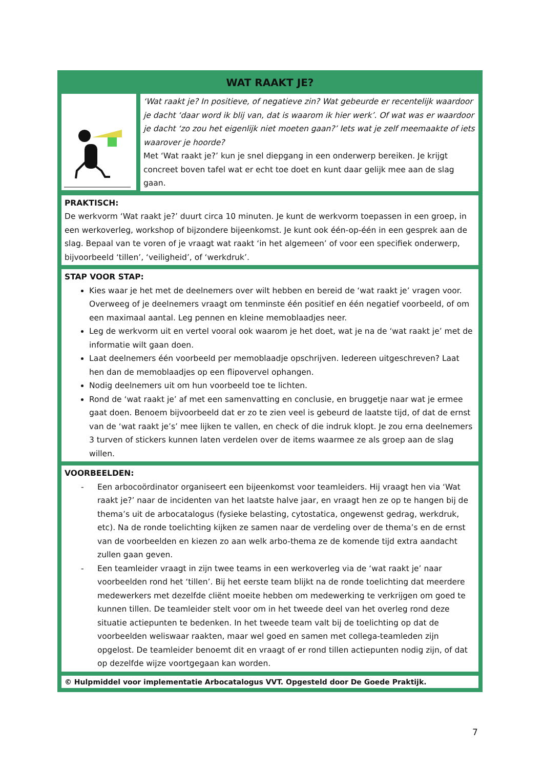WAT RAAKT JE?
‘Wat raakt je? In positieve, of negatieve zin? Wat gebeurde er recentelijk waardoor je dacht ‘daar word ik blij van, dat is waarom ik hier werk’. Of wat was er waardoor je dacht ‘zo zou het eigenlijk niet moeten gaan?’ Iets wat je zelf meemaakte of iets waarover je hoorde?
Met ‘Wat raakt je?’ kun je snel diepgang in een onderwerp bereiken. Je krijgt concreet boven tafel wat er echt toe doet en kunt daar gelijk mee aan de slag gaan.
PRAKTISCH:
De werkvorm ‘Wat raakt je?’ duurt circa 10 minuten. Je kunt de werkvorm toepassen in een groep, in een werkoverleg, workshop of bijzondere bijeenkomst. Je kunt ook één-op-één in een gesprek aan de slag. Bepaal van te voren of je vraagt wat raakt ‘in het algemeen’ of voor een specifiek onderwerp, bijvoorbeeld ‘tillen’, ‘veiligheid’, of ‘werkdruk’.
STAP VOOR STAP:
Kies waar je het met de deelnemers over wilt hebben en bereid de ‘wat raakt je’ vragen voor. Overweeg of je deelnemers vraagt om tenminste één positief en één negatief voorbeeld, of om een maximaal aantal. Leg pennen en kleine memoblaadjes neer.
Leg de werkvorm uit en vertel vooral ook waarom je het doet, wat je na de ‘wat raakt je’ met de informatie wilt gaan doen.
Laat deelnemers één voorbeeld per memoblaadje opschrijven. Iedereen uitgeschreven? Laat hen dan de memoblaadjes op een flipovervel ophangen.
Nodig deelnemers uit om hun voorbeeld toe te lichten.
Rond de ‘wat raakt je’ af met een samenvatting en conclusie, en bruggetje naar wat je ermee gaat doen. Benoem bijvoorbeeld dat er zo te zien veel is gebeurd de laatste tijd, of dat de ernst van de ‘wat raakt je’s’ mee lijken te vallen, en check of die indruk klopt. Je zou erna deelnemers 3 turven of stickers kunnen laten verdelen over de items waarmee ze als groep aan de slag willen.
VOORBEELDEN:
- Een arbocoördinator organiseert een bijeenkomst voor teamleiders. Hij vraagt hen via ‘Wat raakt je?’ naar de incidenten van het laatste halve jaar, en vraagt hen ze op te hangen bij de thema’s uit de arbocatalogus (fysieke belasting, cytostatica, ongewenst gedrag, werkdruk, etc). Na de ronde toelichting kijken ze samen naar de verdeling over de thema’s en de ernst van de voorbeelden en kiezen zo aan welk arbo-thema ze de komende tijd extra aandacht zullen gaan geven.
- Een teamleider vraagt in zijn twee teams in een werkoverleg via de ‘wat raakt je’ naar voorbeelden rond het ‘tillen’. Bij het eerste team blijkt na de ronde toelichting dat meerdere medewerkers met dezelfde cliënt moeite hebben om medewerking te verkrijgen om goed te kunnen tillen. De teamleider stelt voor om in het tweede deel van het overleg rond deze situatie actiepunten te bedenken. In het tweede team valt bij de toelichting op dat de voorbeelden weliswaar raakten, maar wel goed en samen met collega-teamleden zijn opgelost. De teamleider benoemt dit en vraagt of er rond tillen actiepunten nodig zijn, of dat op dezelfde wijze voortgegaan kan worden.
© Hulpmiddel voor implementatie Arbocatalogus VVT. Opgesteld door De Goede Praktijk.
7